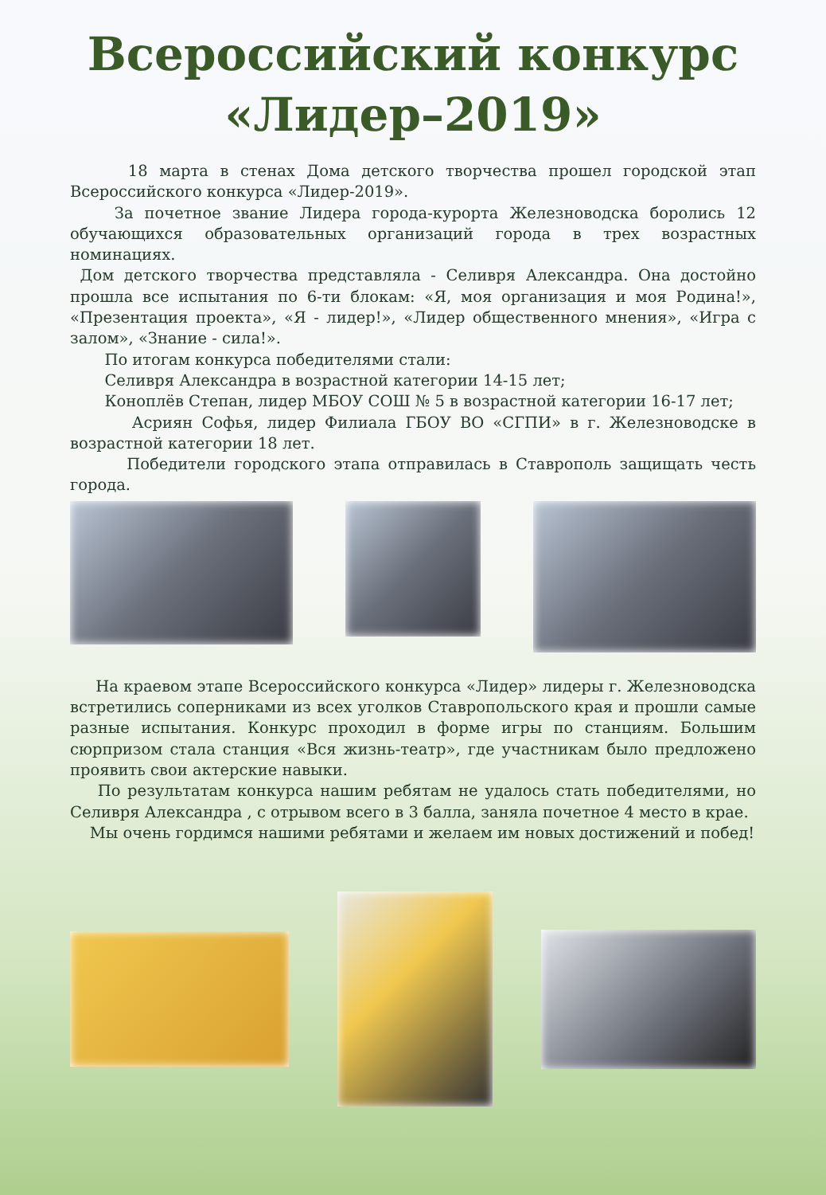Всероссийский конкурс
«Лидер–2019»
18 марта в стенах Дома детского творчества прошел городской этап Всероссийского конкурса «Лидер-2019».
За почетное звание Лидера города-курорта Железноводска боролись 12 обучающихся образовательных организаций города в трех возрастных номинациях.
Дом детского творчества представляла - Селивря Александра. Она достойно прошла все испытания по 6-ти блокам: «Я, моя организация и моя Родина!», «Презентация проекта», «Я - лидер!», «Лидер общественного мнения», «Игра с залом», «Знание - сила!».
По итогам конкурса победителями стали:
Селивря Александра в возрастной категории 14-15 лет;
Коноплёв Степан, лидер МБОУ СОШ № 5 в возрастной категории 16-17 лет;
Асриян Софья, лидер Филиала ГБОУ ВО «СГПИ» в г. Железноводске в возрастной категории 18 лет.
Победители городского этапа отправилась в Ставрополь защищать честь города.
На краевом этапе Всероссийского конкурса «Лидер» лидеры г. Железноводска встретились соперниками из всех уголков Ставропольского края и прошли самые разные испытания. Конкурс проходил в форме игры по станциям. Большим сюрпризом стала станция «Вся жизнь-театр», где участникам было предложено проявить свои актерские навыки.
По результатам конкурса нашим ребятам не удалось стать победителями, но Селивря Александра , с отрывом всего в 3 балла, заняла почетное 4 место в крае.
Мы очень гордимся нашими ребятами и желаем им новых достижений и побед!